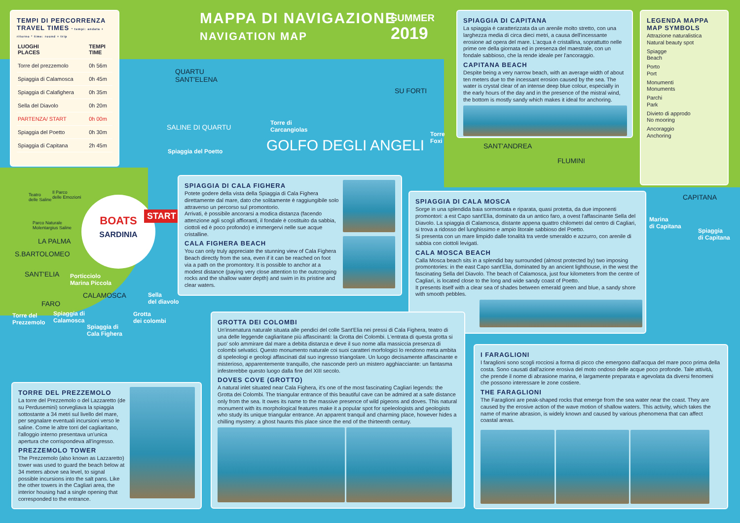TEMPI DI PERCORRENZA
TRAVEL TIMES * tempi: andata + ritorno * time: round + trip
| LUOGHI PLACES | TEMPI TIME |
| --- | --- |
| Torre del prezzemolo | 0h 56m |
| Spiaggia di Calamosca | 0h 45m |
| Spiaggia di Calafighera | 0h 35m |
| Sella del Diavolo | 0h 20m |
| PARTENZA/ START | 0h 00m |
| Spiaggia del Poetto | 0h 30m |
| Spiaggia di Capitana | 2h 45m |
MAPPA DI NAVIGAZIONE
NAVIGATION MAP
SUMMER
2019
QUARTU
SANT'ELENA
SU FORTI
SALINE DI QUARTU
Spiaggia del Poetto
Torre di
Carcangiolas
GOLFO DEGLI ANGELI
Torre
Foxi
SANT'ANDREA
FLUMINI
CAPITANA
Marina
di Capitana
Spiaggia
di Capitana
Teatro
delle Saline
Il Parco
delle Emozioni
Parco Naturale
Molentargius Saline
LA PALMA
S.BARTOLOMEO
SANT'ELIA
Porticciolo
Marina Piccola
CALAMOSCA
FARO
Sella
del diavolo
Torre del
Prezzemolo
Spiaggia di
Calamosca
Grotta
dei colombi
Spiaggia di
Cala Fighera
BOATS
SARDINIA
START
SPIAGGIA DI CAPITANA
La spiaggia è caratterizzata da un arenile molto stretto, con una larghezza media di circa dieci metri, a causa dell'incessante erosione ad opera del mare. L'acqua è cristallina, soprattutto nelle prime ore della giornata ed in presenza del maestrale, con un fondale sabbioso, che la rende ideale per l'ancoraggio.
CAPITANA BEACH
Despite being a very narrow beach, with an average width of about ten meters due to the incessant erosion caused by the sea. The water is crystal clear of an intense deep blue colour, especially in the early hours of the day and in the presence of the mistral wind, the bottom is mostly sandy which makes it ideal for anchoring.
LEGENDA MAPPA
MAP SYMBOLS
Attrazione naturalistica
Natural beauty spot
Spiagge
Beach
Porto
Port
Monumenti
Monuments
Parchi
Park
Divieto di approdo
No mooring
Ancoraggio
Anchoring
SPIAGGIA DI CALA FIGHERA
Potete godere della vista della Spiaggia di Cala Fighera direttamente dal mare, dato che solitamente è raggiungibile solo attraverso un percorso sul promontorio.
Arrivati, è possibile ancorarsi a modica distanza (facendo attenzione agli scogli affioranti, il fondale è costituito da sabbia, ciottoli ed è poco profondo) e immergervi nelle sue acque cristalline.
CALA FIGHERA BEACH
You can only truly appreciate the stunning view of Cala Fighera Beach directly from the sea, even if it can be reached on foot via a path on the promontory. It is possible to anchor at a modest distance (paying very close attention to the outcropping rocks and the shallow water depth) and swim in its pristine and clear waters.
SPIAGGIA DI CALA MOSCA
Sorge in una splendida baia sormontata e riparata, quasi protetta, da due imponenti promontori: a est Capo sant'Elia, dominato da un antico faro, a ovest l'affascinante Sella del Diavolo. La spiaggia di Calamosca, distante appena quattro chilometri dal centro di Cagliari, si trova a ridosso del lunghissimo e ampio litorale sabbioso del Poetto.
Si presenta con un mare limpido dalle tonalità tra verde smeraldo e azzurro, con arenile di sabbia con ciottoli levigati.
CALA MOSCA BEACH
Calla Mosca beach sits in a splendid bay surrounded (almost protected by) two imposing promontories: in the east Capo sant'Elia, dominated by an ancient lighthouse, in the west the fascinating Sella del Diavolo. The beach of Calamosca, just four kilometers from the centre of Cagliari, is located close to the long and wide sandy coast of Poetto.
It presents itself with a clear sea of shades between emerald green and blue, a sandy shore with smooth pebbles.
GROTTA DEI COLOMBI
Un'insenatura naturale situata alle pendici del colle Sant'Elia nei pressi di Cala Fighera, teatro di una delle leggende cagliaritane più affascinanti: la Grotta dei Colombi. L'entrata di questa grotta si puo' solo ammirare dal mare a debita distanza e deve il suo nome alla massiccia presenza di colombi selvatici. Questo monumento naturale coi suoi caratteri morfologici lo rendono meta ambita di speleologi e geologi affascinati dal suo ingresso triangolare. Un luogo decisamente affascinante e misterioso, apparentemente tranquillo, che nasconde però un mistero agghiacciante: un fantasma infesterebbe questo luogo dalla fine del XIII secolo.
DOVES COVE (GROTTO)
A natural inlet situated near Cala Fighera, it's one of the most fascinating Cagliari legends: the Grotta dei Colombi. The triangular entrance of this beautiful cave can be admired at a safe distance only from the sea. It owes its name to the massive presence of wild pigeons and doves. This natural monument with its morphological features make it a popular spot for speleologists and geologists who study its unique triangular entrance. An apparent tranquil and charming place, however hides a chilling mystery: a ghost haunts this place since the end of the thirteenth century.
I FARAGLIONI
I faraglioni sono scogli rocciosi a forma di picco che emergono dall'acqua del mare poco prima della costa. Sono causati dall'azione erosiva del moto ondoso delle acque poco profonde. Tale attività, che prende il nome di abrasione marina, è largamente preparata e agevolata da diversi fenomeni che possono interessare le zone costiere.
THE FARAGLIONI
The Faraglioni are peak-shaped rocks that emerge from the sea water near the coast. They are caused by the erosive action of the wave motion of shallow waters. This activity, which takes the name of marine abrasion, is widely known and caused by various phenomena that can affect coastal areas.
TORRE DEL PREZZEMOLO
La torre del Prezzemolo o del Lazzaretto (de su Perdusemini) sorvegliava la spiaggia sottostante a 34 metri sul livello del mare, per segnalare eventuali incursioni verso le saline. Come le altre torri del cagliaritano, l'alloggio interno presentava un'unica apertura che corrispondeva all'ingresso.
PREZZEMOLO TOWER
The Prezzemolo (also known as Lazzaretto) tower was used to guard the beach below at 34 meters above sea level, to signal possible incursions into the salt pans. Like the other towers in the Cagliari area, the interior housing had a single opening that corresponded to the entrance.